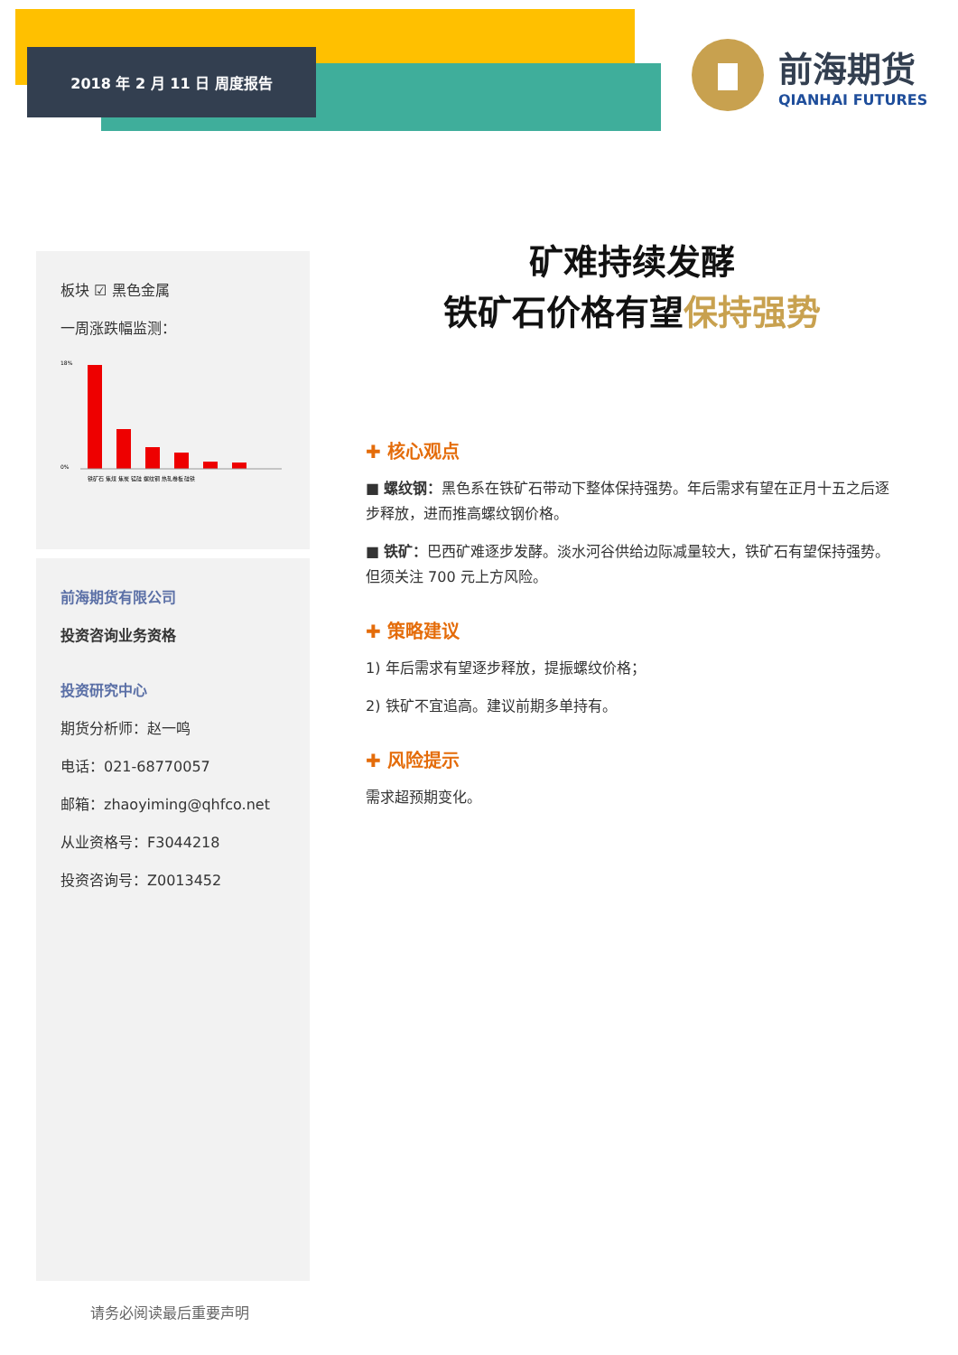2018 年 2 月 11 日 周度报告
前海期货
QIANHAI FUTURES
板块 ☑ 黑色金属
一周涨跌幅监测：
18%
0%
铁矿石 焦煤 焦炭 锰硅 螺纹钢 热轧卷板 硅铁
前海期货有限公司
投资咨询业务资格
投资研究中心
期货分析师：赵一鸣
电话：021-68770057
邮箱：zhaoyiming@qhfco.net
从业资格号：F3044218
投资咨询号：Z0013452
矿难持续发酵
铁矿石价格有望保持强势
✚ 核心观点
■ 螺纹钢：黑色系在铁矿石带动下整体保持强势。年后需求有望在正月十五之后逐步释放，进而推高螺纹钢价格。
■ 铁矿：巴西矿难逐步发酵。淡水河谷供给边际减量较大，铁矿石有望保持强势。但须关注 700 元上方风险。
✚ 策略建议
1) 年后需求有望逐步释放，提振螺纹价格；
2) 铁矿不宜追高。建议前期多单持有。
✚ 风险提示
需求超预期变化。
请务必阅读最后重要声明